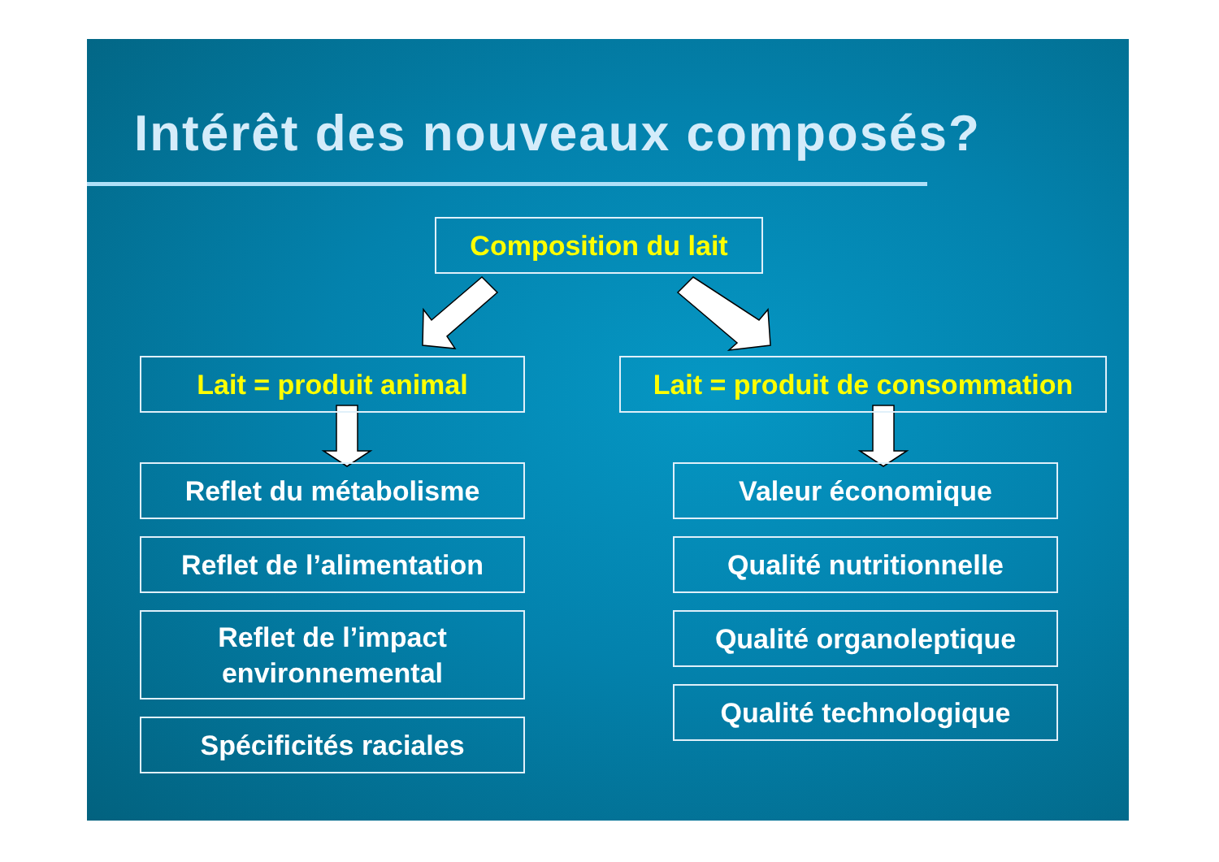Intérêt des nouveaux composés?
Composition du lait
Lait = produit animal
Lait = produit de consommation
Reflet du métabolisme
Reflet de l’alimentation
Reflet de l’impact
environnemental
Spécificités raciales
Valeur économique
Qualité nutritionnelle
Qualité organoleptique
Qualité technologique